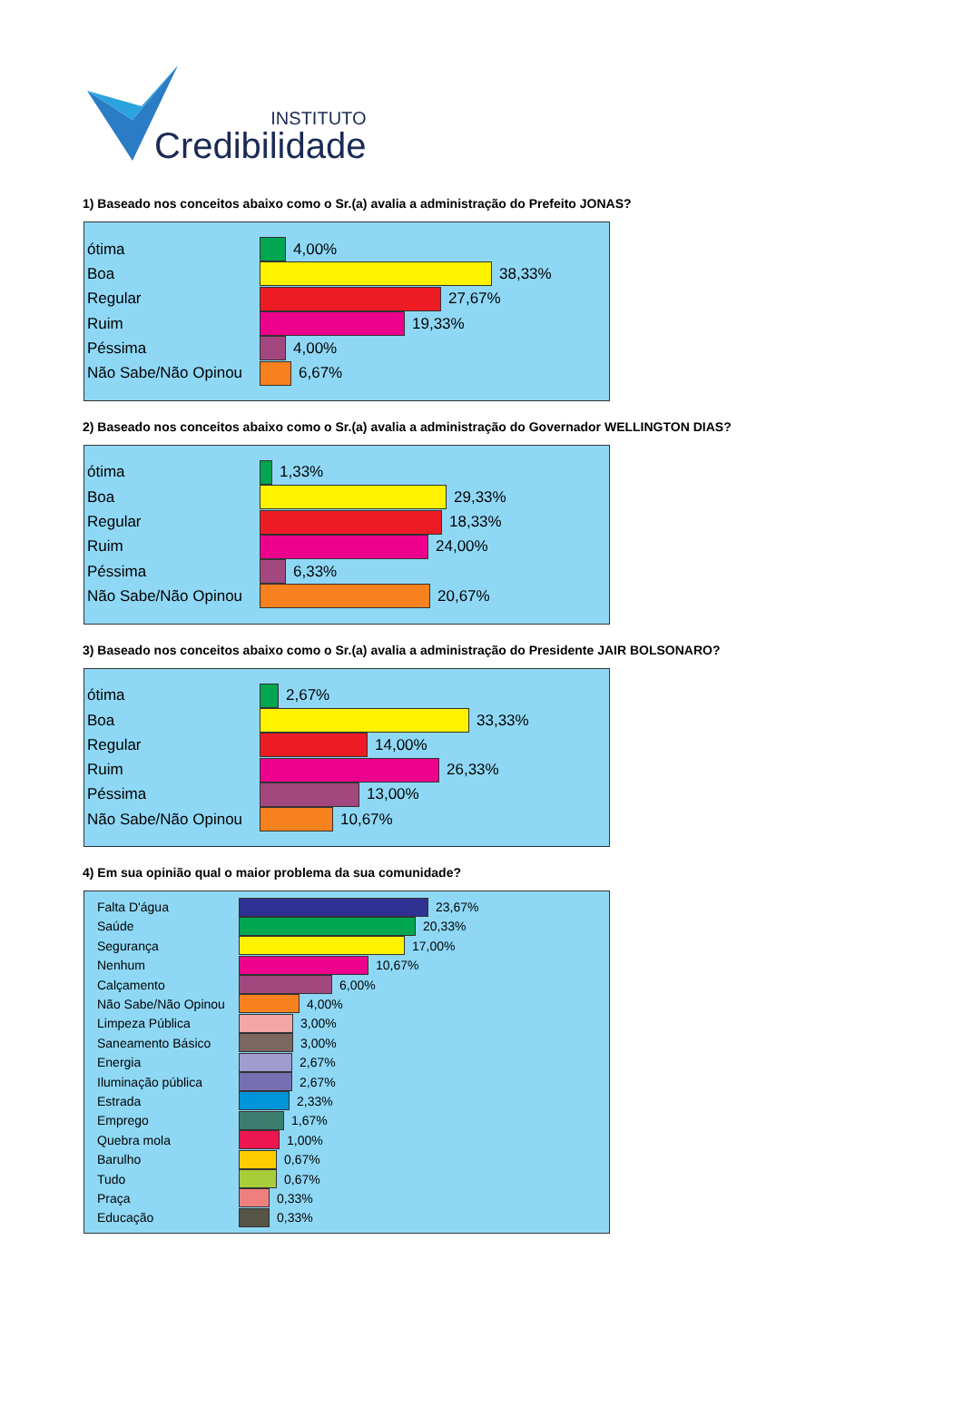INSTITUTO
Credibilidade
1) Baseado nos conceitos abaixo como o Sr.(a) avalia a administração do Prefeito JONAS?
ótima 4,00%
Boa 38,33%
Regular 27,67%
Ruim 19,33%
Péssima 4,00%
Não Sabe/Não Opinou 6,67%
2) Baseado nos conceitos abaixo como o Sr.(a) avalia a administração do Governador WELLINGTON DIAS?
ótima 1,33%
Boa 29,33%
Regular 18,33%
Ruim 24,00%
Péssima 6,33%
Não Sabe/Não Opinou 20,67%
3) Baseado nos conceitos abaixo como o Sr.(a) avalia a administração do Presidente JAIR BOLSONARO?
ótima 2,67%
Boa 33,33%
Regular 14,00%
Ruim 26,33%
Péssima 13,00%
Não Sabe/Não Opinou 10,67%
4) Em sua opinião qual o maior problema da sua comunidade?
Falta D'água 23,67%
Saúde 20,33%
Segurança 17,00%
Nenhum 10,67%
Calçamento 6,00%
Não Sabe/Não Opinou 4,00%
Limpeza Pública 3,00%
Saneamento Básico 3,00%
Energia 2,67%
Iluminação pública 2,67%
Estrada 2,33%
Emprego 1,67%
Quebra mola 1,00%
Barulho 0,67%
Tudo 0,67%
Praça 0,33%
Educação 0,33%